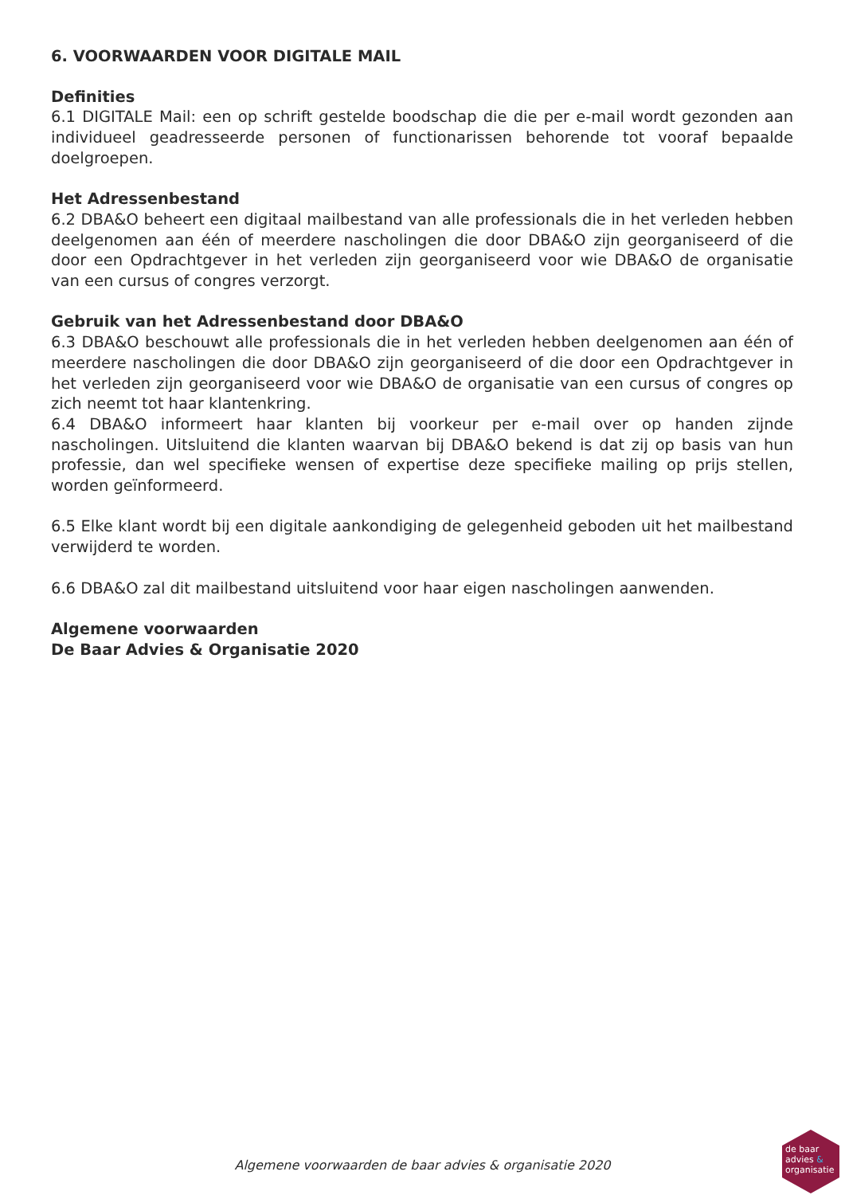6. VOORWAARDEN VOOR DIGITALE MAIL
Definities
6.1 DIGITALE Mail: een op schrift gestelde boodschap die die per e-mail wordt gezonden aan individueel geadresseerde personen of functionarissen behorende tot vooraf bepaalde doelgroepen.
Het Adressenbestand
6.2 DBA&O beheert een digitaal mailbestand van alle professionals die in het verleden hebben deelgenomen aan één of meerdere nascholingen die door DBA&O zijn georganiseerd of die door een Opdrachtgever in het verleden zijn georganiseerd voor wie DBA&O de organisatie van een cursus of congres verzorgt.
Gebruik van het Adressenbestand door DBA&O
6.3 DBA&O beschouwt alle professionals die in het verleden hebben deelgenomen aan één of meerdere nascholingen die door DBA&O zijn georganiseerd of die door een Opdrachtgever in het verleden zijn georganiseerd voor wie DBA&O de organisatie van een cursus of congres op zich neemt tot haar klantenkring.
6.4 DBA&O informeert haar klanten bij voorkeur per e-mail over op handen zijnde nascholingen. Uitsluitend die klanten waarvan bij DBA&O bekend is dat zij op basis van hun professie, dan wel specifieke wensen of expertise deze specifieke mailing op prijs stellen, worden geïnformeerd.
6.5 Elke klant wordt bij een digitale aankondiging de gelegenheid geboden uit het mailbestand verwijderd te worden.
6.6 DBA&O zal dit mailbestand uitsluitend voor haar eigen nascholingen aanwenden.
Algemene voorwaarden
De Baar Advies & Organisatie 2020
Algemene voorwaarden de baar advies & organisatie 2020
de baar
advies &
organisatie